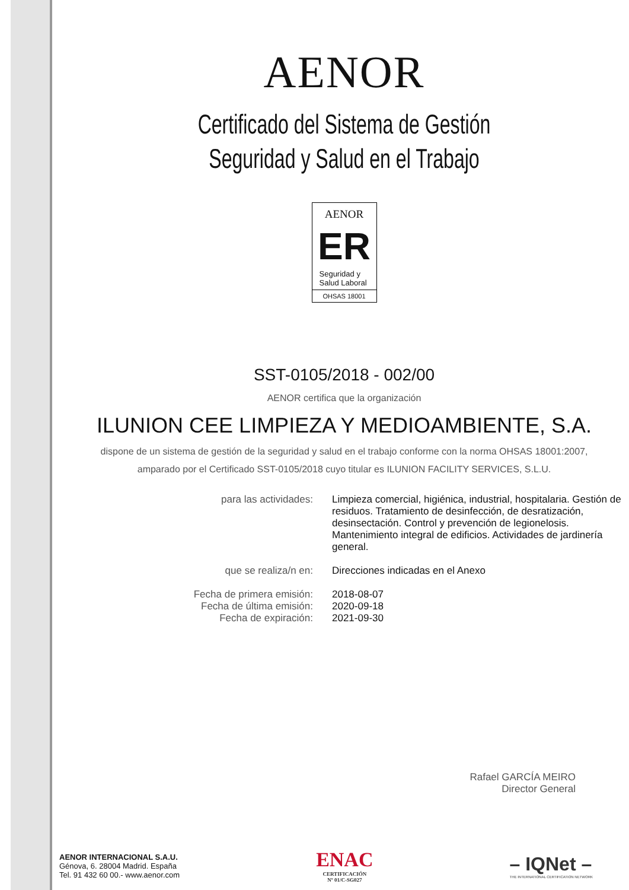AENOR
Certificado del Sistema de Gestión
Seguridad y Salud en el Trabajo
AENOR
ER
Seguridad y
Salud Laboral
OHSAS 18001
SST-0105/2018 - 002/00
AENOR certifica que la organización
ILUNION CEE LIMPIEZA Y MEDIOAMBIENTE, S.A.
dispone de un sistema de gestión de la seguridad y salud en el trabajo conforme con la norma OHSAS 18001:2007,
amparado por el Certificado SST-0105/2018 cuyo titular es ILUNION FACILITY SERVICES, S.L.U.
| para las actividades: | Limpieza comercial, higiénica, industrial, hospitalaria. Gestión de residuos. Tratamiento de desinfección, de desratización, desinsectación. Control y prevención de legionelosis. Mantenimiento integral de edificios. Actividades de jardinería general. |
| que se realiza/n en: | Direcciones indicadas en el Anexo |
| Fecha de primera emisión: Fecha de última emisión: Fecha de expiración: | 2018-08-07 2020-09-18 2021-09-30 |
Rafael GARCÍA MEIRO
Director General
AENOR INTERNACIONAL S.A.U.
Génova, 6. 28004 Madrid. España
Tel. 91 432 60 00.- www.aenor.com
ENAC
CERTIFICACIÓN
Nº 01/C-SG027
– IQNet –
THE INTERNATIONAL CERTIFICATION NETWORK